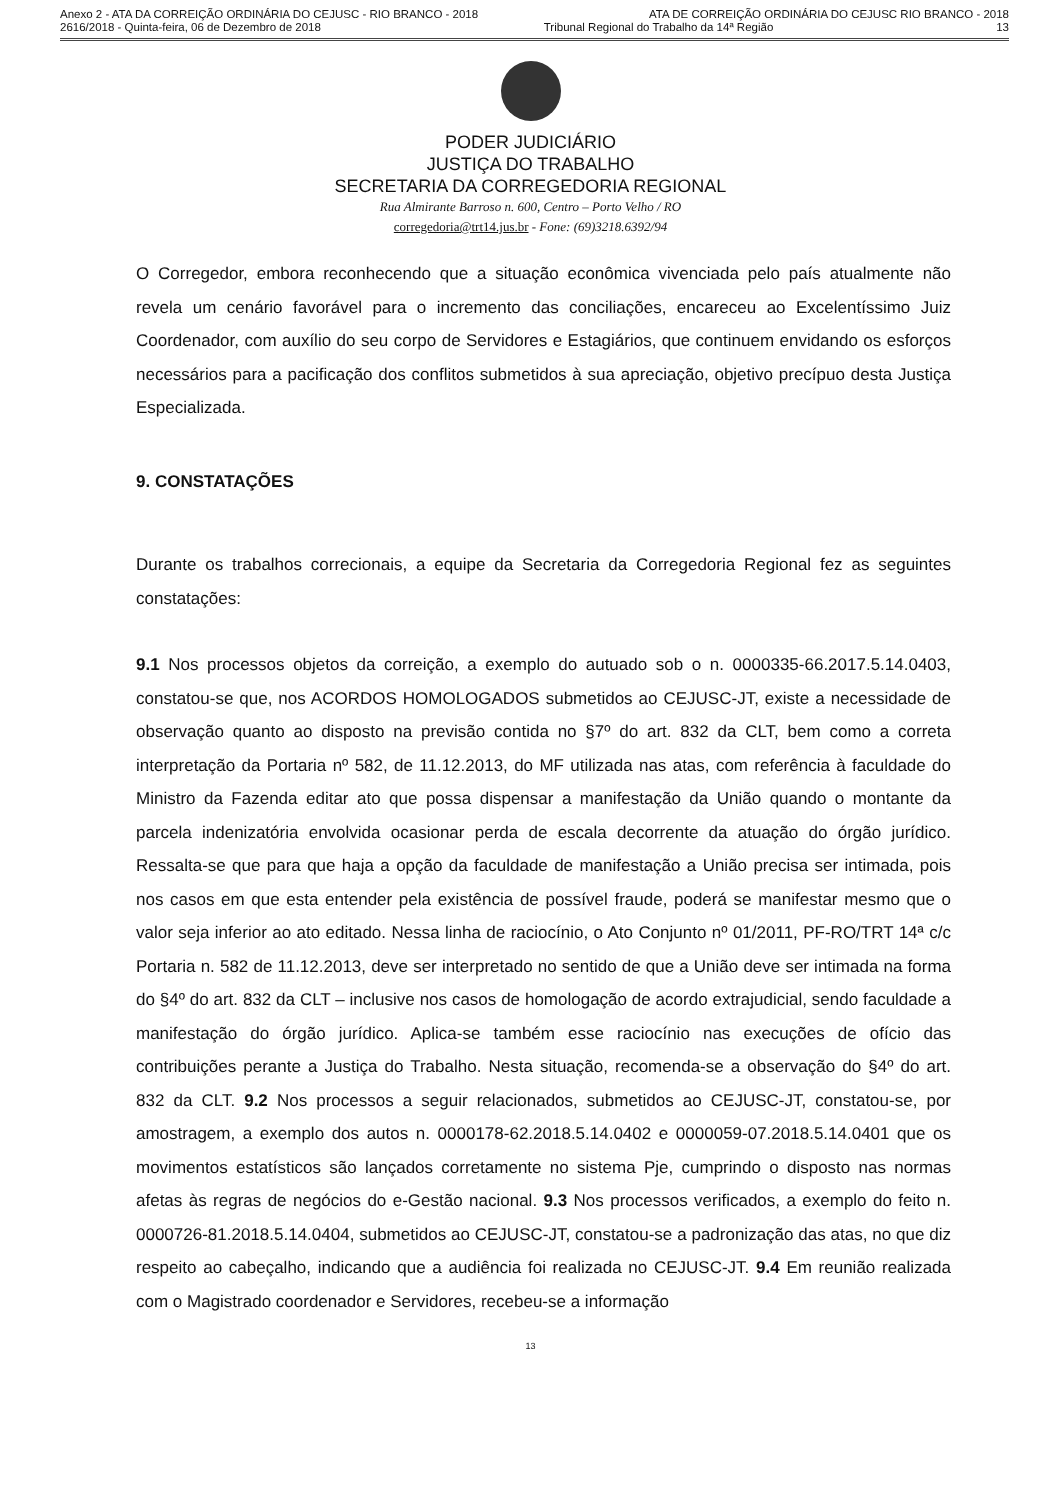Anexo 2 - ATA DA CORREIÇÃO ORDINÁRIA DO CEJUSC - RIO BRANCO - 2018 ATA DE CORREIÇÃO ORDINÁRIA DO CEJUSC RIO BRANCO - 2018
2616/2018 - Quinta-feira, 06 de Dezembro de 2018 Tribunal Regional do Trabalho da 14ª Região 13
PODER JUDICIÁRIO
JUSTIÇA DO TRABALHO
SECRETARIA DA CORREGEDORIA REGIONAL
Rua Almirante Barroso n. 600, Centro – Porto Velho / RO
corregedoria@trt14.jus.br - Fone: (69)3218.6392/94
O Corregedor, embora reconhecendo que a situação econômica vivenciada pelo país atualmente não revela um cenário favorável para o incremento das conciliações, encareceu ao Excelentíssimo Juiz Coordenador, com auxílio do seu corpo de Servidores e Estagiários, que continuem envidando os esforços necessários para a pacificação dos conflitos submetidos à sua apreciação, objetivo precípuo desta Justiça Especializada.
9. CONSTATAÇÕES
Durante os trabalhos correcionais, a equipe da Secretaria da Corregedoria Regional fez as seguintes constatações:
9.1 Nos processos objetos da correição, a exemplo do autuado sob o n. 0000335-66.2017.5.14.0403, constatou-se que, nos ACORDOS HOMOLOGADOS submetidos ao CEJUSC-JT, existe a necessidade de observação quanto ao disposto na previsão contida no §7º do art. 832 da CLT, bem como a correta interpretação da Portaria nº 582, de 11.12.2013, do MF utilizada nas atas, com referência à faculdade do Ministro da Fazenda editar ato que possa dispensar a manifestação da União quando o montante da parcela indenizatória envolvida ocasionar perda de escala decorrente da atuação do órgão jurídico. Ressalta-se que para que haja a opção da faculdade de manifestação a União precisa ser intimada, pois nos casos em que esta entender pela existência de possível fraude, poderá se manifestar mesmo que o valor seja inferior ao ato editado. Nessa linha de raciocínio, o Ato Conjunto nº 01/2011, PF-RO/TRT 14ª c/c Portaria n. 582 de 11.12.2013, deve ser interpretado no sentido de que a União deve ser intimada na forma do §4º do art. 832 da CLT – inclusive nos casos de homologação de acordo extrajudicial, sendo faculdade a manifestação do órgão jurídico. Aplica-se também esse raciocínio nas execuções de ofício das contribuições perante a Justiça do Trabalho. Nesta situação, recomenda-se a observação do §4º do art. 832 da CLT. 9.2 Nos processos a seguir relacionados, submetidos ao CEJUSC-JT, constatou-se, por amostragem, a exemplo dos autos n. 0000178-62.2018.5.14.0402 e 0000059-07.2018.5.14.0401 que os movimentos estatísticos são lançados corretamente no sistema Pje, cumprindo o disposto nas normas afetas às regras de negócios do e-Gestão nacional. 9.3 Nos processos verificados, a exemplo do feito n. 0000726-81.2018.5.14.0404, submetidos ao CEJUSC-JT, constatou-se a padronização das atas, no que diz respeito ao cabeçalho, indicando que a audiência foi realizada no CEJUSC-JT. 9.4 Em reunião realizada com o Magistrado coordenador e Servidores, recebeu-se a informação
13